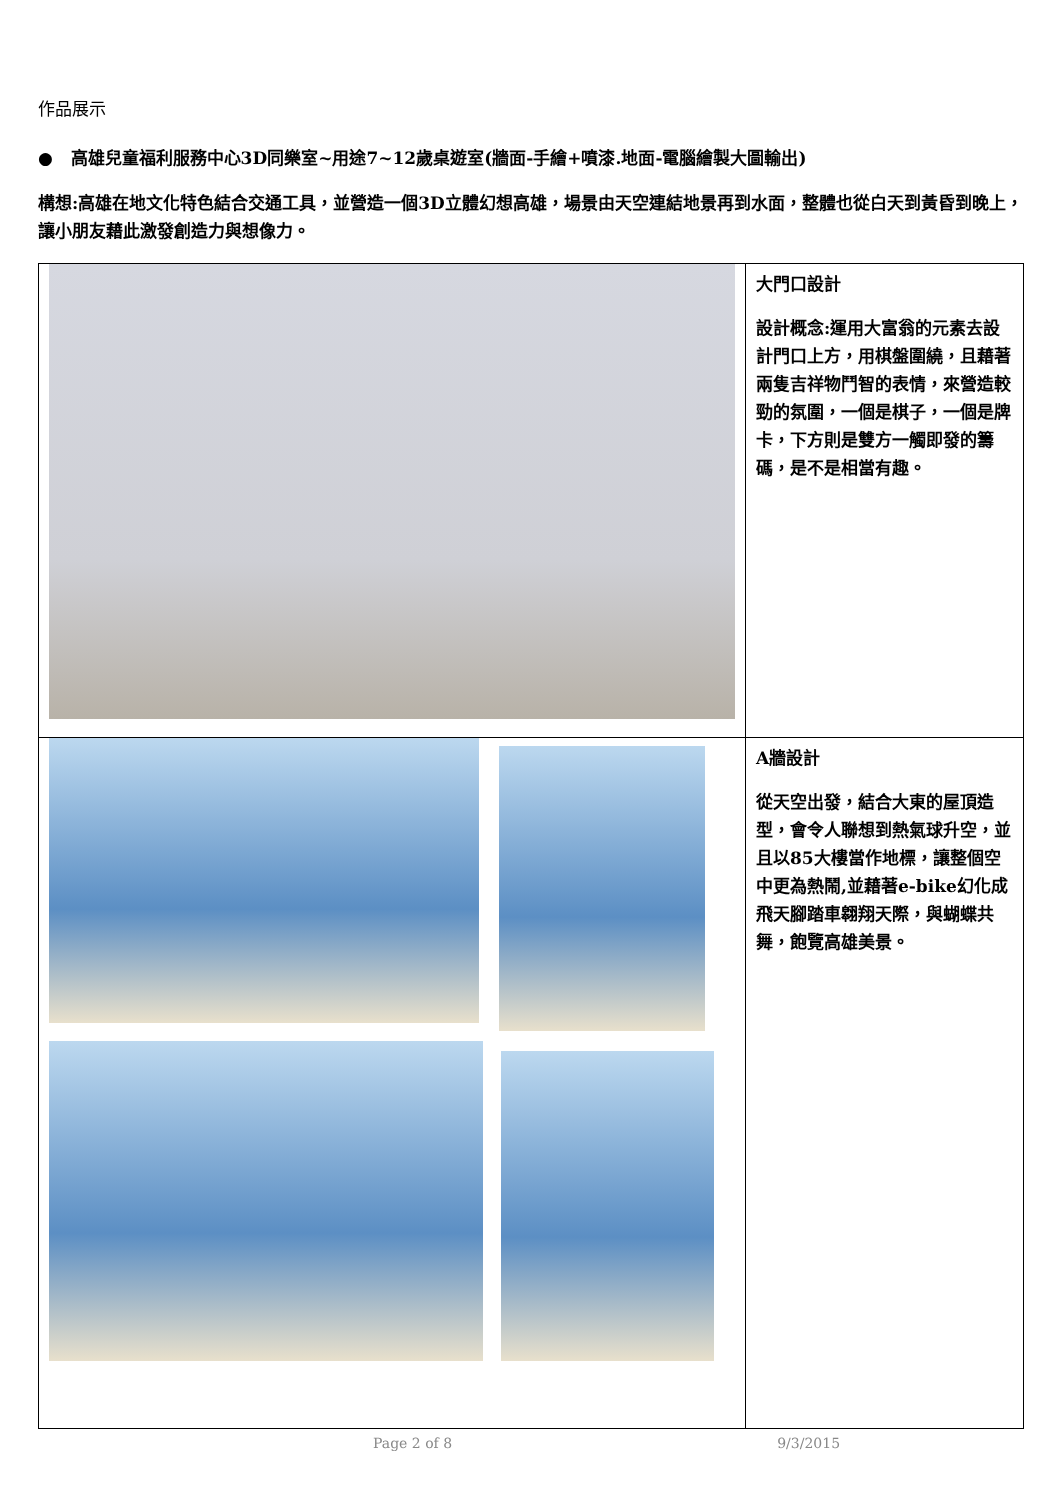作品展示
● 高雄兒童福利服務中心3D同樂室~用途7~12歲桌遊室(牆面-手繪+噴漆.地面-電腦繪製大圖輸出)
構想:高雄在地文化特色結合交通工具，並營造一個3D立體幻想高雄，場景由天空連結地景再到水面，整體也從白天到黃昏到晚上，讓小朋友藉此激發創造力與想像力。
| | 大門口設計 設計概念:運用大富翁的元素去設計門口上方，用棋盤圍繞，且藉著兩隻吉祥物鬥智的表情，來營造較勁的氛圍，一個是棋子，一個是牌卡，下方則是雙方一觸即發的籌碼，是不是相當有趣。 |
| | A牆設計 從天空出發，結合大東的屋頂造型，會令人聯想到熱氣球升空，並且以85大樓當作地標，讓整個空中更為熱鬧,並藉著e-bike幻化成飛天腳踏車翱翔天際，與蝴蝶共舞，飽覽高雄美景。 |
Page 2 of 8 9/3/2015